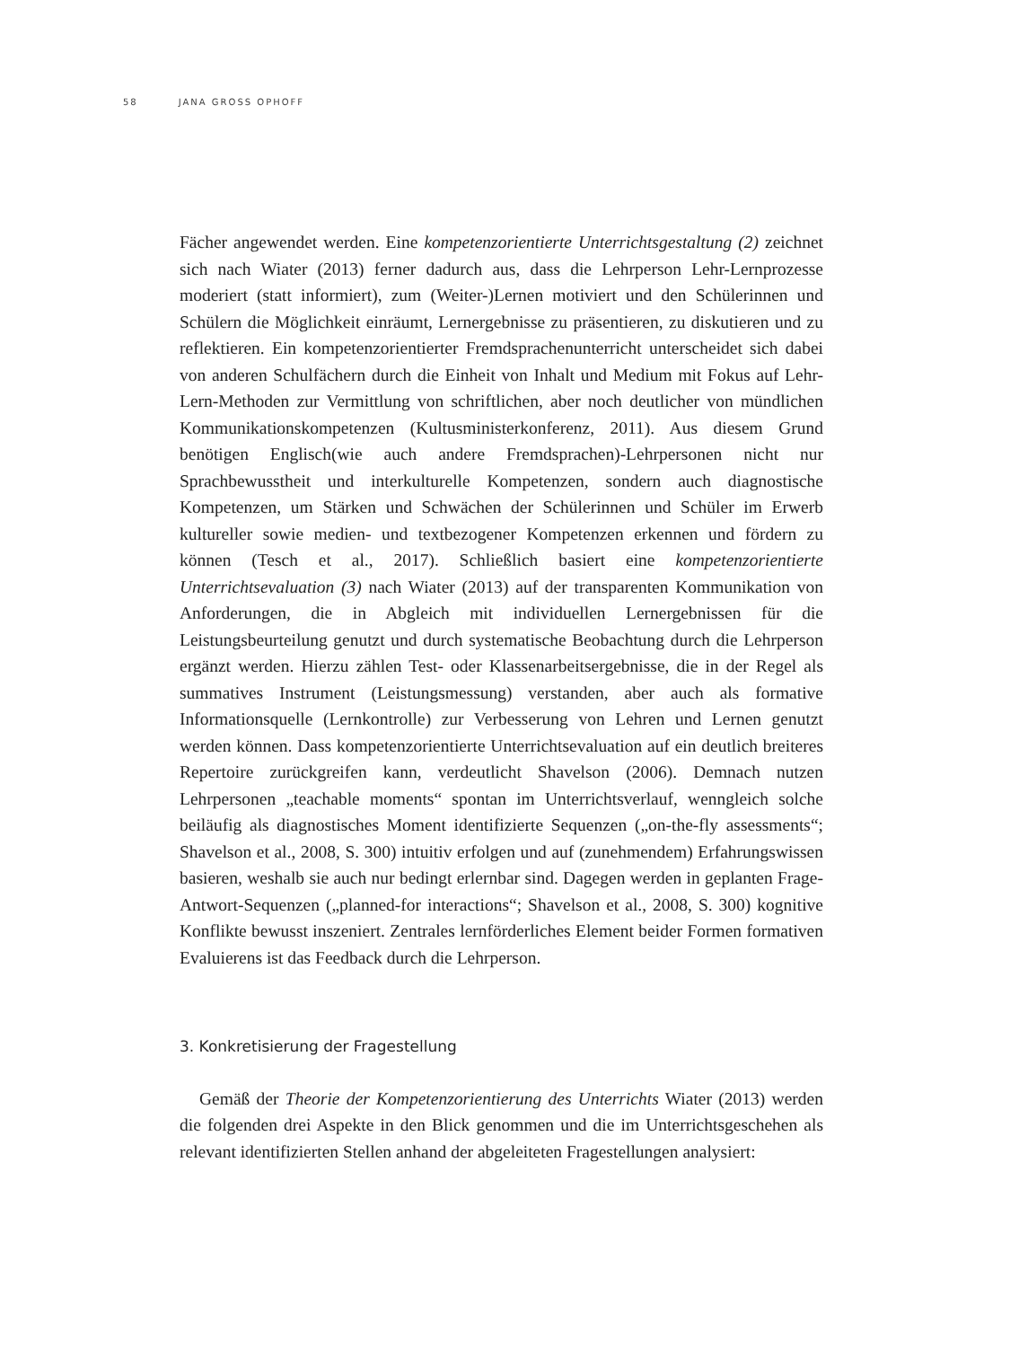58 JANA GROSS OPHOFF
Fächer angewendet werden. Eine kompetenzorientierte Unterrichtsgestaltung (2) zeichnet sich nach Wiater (2013) ferner dadurch aus, dass die Lehrperson Lehr-Lernprozesse moderiert (statt informiert), zum (Weiter-)Lernen motiviert und den Schülerinnen und Schülern die Möglichkeit einräumt, Lernergebnisse zu präsentieren, zu diskutieren und zu reflektieren. Ein kompetenzorientierter Fremdsprachenunterricht unterscheidet sich dabei von anderen Schulfächern durch die Einheit von Inhalt und Medium mit Fokus auf Lehr-Lern-Methoden zur Vermittlung von schriftlichen, aber noch deutlicher von mündlichen Kommunikationskompetenzen (Kultusministerkonferenz, 2011). Aus diesem Grund benötigen Englisch(wie auch andere Fremdsprachen)-Lehrpersonen nicht nur Sprachbewusstheit und interkulturelle Kompetenzen, sondern auch diagnostische Kompetenzen, um Stärken und Schwächen der Schülerinnen und Schüler im Erwerb kultureller sowie medien- und textbezogener Kompetenzen erkennen und fördern zu können (Tesch et al., 2017). Schließlich basiert eine kompetenzorientierte Unterrichtsevaluation (3) nach Wiater (2013) auf der transparenten Kommunikation von Anforderungen, die in Abgleich mit individuellen Lernergebnissen für die Leistungsbeurteilung genutzt und durch systematische Beobachtung durch die Lehrperson ergänzt werden. Hierzu zählen Test- oder Klassenarbeitsergebnisse, die in der Regel als summatives Instrument (Leistungsmessung) verstanden, aber auch als formative Informationsquelle (Lernkontrolle) zur Verbesserung von Lehren und Lernen genutzt werden können. Dass kompetenzorientierte Unterrichtsevaluation auf ein deutlich breiteres Repertoire zurückgreifen kann, verdeutlicht Shavelson (2006). Demnach nutzen Lehrpersonen „teachable moments“ spontan im Unterrichtsverlauf, wenngleich solche beiläufig als diagnostisches Moment identifizierte Sequenzen („on-the-fly assessments“; Shavelson et al., 2008, S. 300) intuitiv erfolgen und auf (zunehmendem) Erfahrungswissen basieren, weshalb sie auch nur bedingt erlernbar sind. Dagegen werden in geplanten Frage-Antwort-Sequenzen („planned-for interactions“; Shavelson et al., 2008, S. 300) kognitive Konflikte bewusst inszeniert. Zentrales lernförderliches Element beider Formen formativen Evaluierens ist das Feedback durch die Lehrperson.
3. Konkretisierung der Fragestellung
Gemäß der Theorie der Kompetenzorientierung des Unterrichts Wiater (2013) werden die folgenden drei Aspekte in den Blick genommen und die im Unterrichtsgeschehen als relevant identifizierten Stellen anhand der abgeleiteten Fragestellungen analysiert: